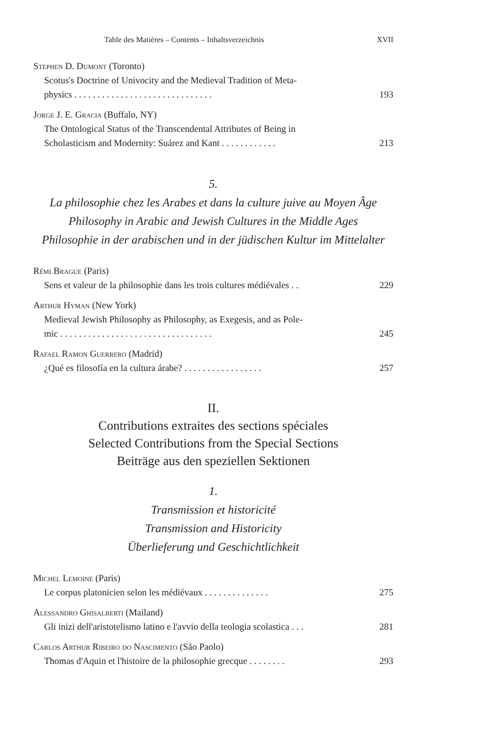Table des Matières – Contents – Inhaltsverzeichnis XVII
Stephen D. Dumont (Toronto)
Scotus's Doctrine of Univocity and the Medieval Tradition of Meta-
physics . . . . . . . . . . . . . . . . . . . . . . . . . . . . . . 193
Jorge J. E. Gracia (Buffalo, NY)
The Ontological Status of the Transcendental Attributes of Being in
Scholasticism and Modernity: Suárez and Kant . . . . . . . . . . . . 213
5.
La philosophie chez les Arabes et dans la culture juive au Moyen Âge
Philosophy in Arabic and Jewish Cultures in the Middle Ages
Philosophie in der arabischen und in der jüdischen Kultur im Mittelalter
Rémi Brague (Paris)
Sens et valeur de la philosophie dans les trois cultures médiévales . . 229
Arthur Hyman (New York)
Medieval Jewish Philosophy as Philosophy, as Exegesis, and as Pole-
mic . . . . . . . . . . . . . . . . . . . . . . . . . . . . . . . . . 245
Rafael Ramon Guerrero (Madrid)
¿Qué es filosofía en la cultura árabe? . . . . . . . . . . . . . . . . . 257
II.
Contributions extraites des sections spéciales
Selected Contributions from the Special Sections
Beiträge aus den speziellen Sektionen
1.
Transmission et historicité
Transmission and Historicity
Überlieferung und Geschichtlichkeit
Michel Lemoine (Paris)
Le corpus platonicien selon les médiévaux . . . . . . . . . . . . . . 275
Alessandro Ghisalberti (Mailand)
Gli inizi dell'aristotelismo latino e l'avvio della teologia scolastica . . . 281
Carlos Arthur Ribeiro do Nascimento (São Paolo)
Thomas d'Aquin et l'histoire de la philosophie grecque . . . . . . . . 293